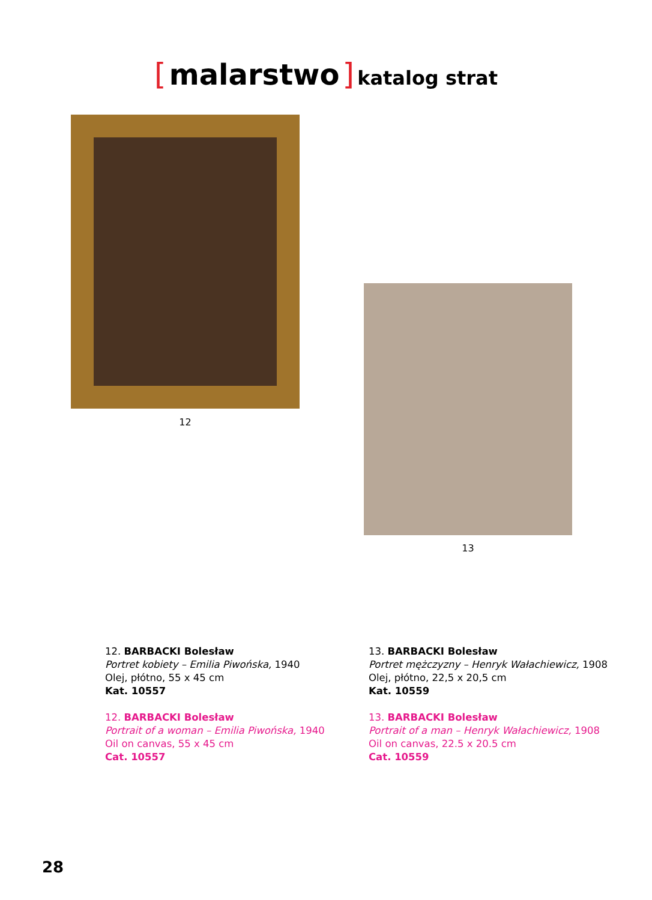[ malarstwo ] katalog strat
12
13
12. BARBACKI Bolesław
Portret kobiety – Emilia Piwońska, 1940
Olej, płótno, 55 x 45 cm
Kat. 10557
12. BARBACKI Bolesław
Portrait of a woman – Emilia Piwońska, 1940
Oil on canvas, 55 x 45 cm
Cat. 10557
13. BARBACKI Bolesław
Portret mężczyzny – Henryk Wałachiewicz, 1908
Olej, płótno, 22,5 x 20,5 cm
Kat. 10559
13. BARBACKI Bolesław
Portrait of a man – Henryk Wałachiewicz, 1908
Oil on canvas, 22.5 x 20.5 cm
Cat. 10559
28